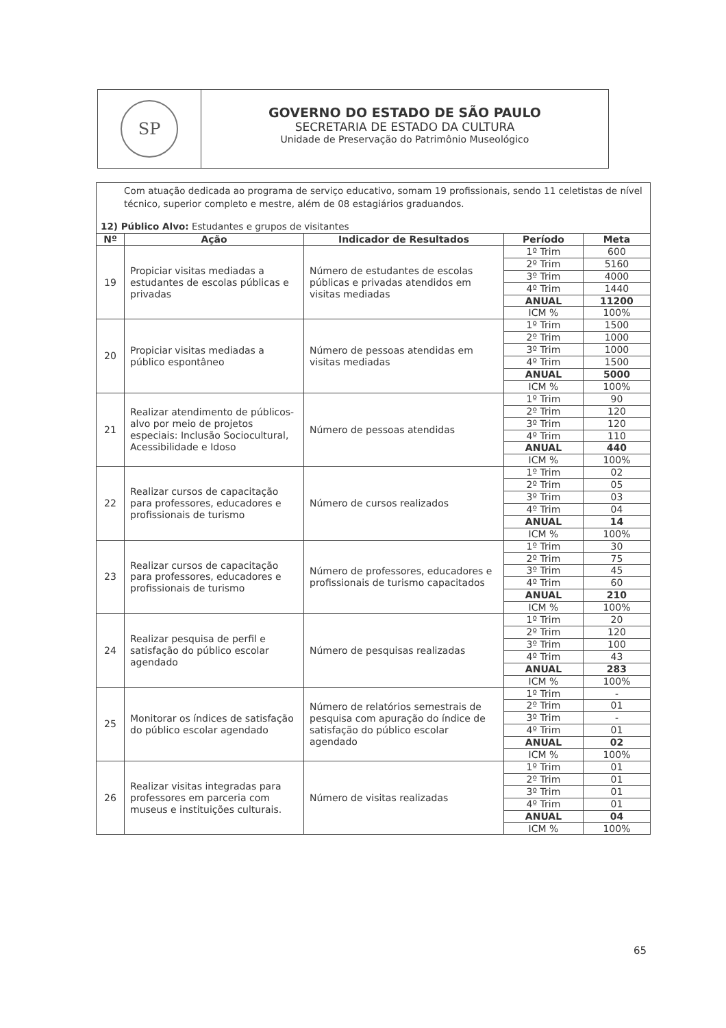SP
GOVERNO DO ESTADO DE SÃO PAULO
SECRETARIA DE ESTADO DA CULTURA
Unidade de Preservação do Patrimônio Museológico
Com atuação dedicada ao programa de serviço educativo, somam 19 profissionais, sendo 11 celetistas de nível técnico, superior completo e mestre, além de 08 estagiários graduandos.
12) Público Alvo: Estudantes e grupos de visitantes
| Nº | Ação | Indicador de Resultados | Período | Meta |
| --- | --- | --- | --- | --- |
| 19 | Propiciar visitas mediadas a estudantes de escolas públicas e privadas | Número de estudantes de escolas públicas e privadas atendidos em visitas mediadas | 1º Trim | 600 |
| | | | 2º Trim | 5160 |
| | | | 3º Trim | 4000 |
| | | | 4º Trim | 1440 |
| | | | ANUAL | 11200 |
| | | | ICM % | 100% |
| 20 | Propiciar visitas mediadas a público espontâneo | Número de pessoas atendidas em visitas mediadas | 1º Trim | 1500 |
| | | | 2º Trim | 1000 |
| | | | 3º Trim | 1000 |
| | | | 4º Trim | 1500 |
| | | | ANUAL | 5000 |
| | | | ICM % | 100% |
| 21 | Realizar atendimento de públicos-alvo por meio de projetos especiais: Inclusão Sociocultural, Acessibilidade e Idoso | Número de pessoas atendidas | 1º Trim | 90 |
| | | | 2º Trim | 120 |
| | | | 3º Trim | 120 |
| | | | 4º Trim | 110 |
| | | | ANUAL | 440 |
| | | | ICM % | 100% |
| 22 | Realizar cursos de capacitação para professores, educadores e profissionais de turismo | Número de cursos realizados | 1º Trim | 02 |
| | | | 2º Trim | 05 |
| | | | 3º Trim | 03 |
| | | | 4º Trim | 04 |
| | | | ANUAL | 14 |
| | | | ICM % | 100% |
| 23 | Realizar cursos de capacitação para professores, educadores e profissionais de turismo | Número de professores, educadores e profissionais de turismo capacitados | 1º Trim | 30 |
| | | | 2º Trim | 75 |
| | | | 3º Trim | 45 |
| | | | 4º Trim | 60 |
| | | | ANUAL | 210 |
| | | | ICM % | 100% |
| 24 | Realizar pesquisa de perfil e satisfação do público escolar agendado | Número de pesquisas realizadas | 1º Trim | 20 |
| | | | 2º Trim | 120 |
| | | | 3º Trim | 100 |
| | | | 4º Trim | 43 |
| | | | ANUAL | 283 |
| | | | ICM % | 100% |
| 25 | Monitorar os índices de satisfação do público escolar agendado | Número de relatórios semestrais de pesquisa com apuração do índice de satisfação do público escolar agendado | 1º Trim | - |
| | | | 2º Trim | 01 |
| | | | 3º Trim | - |
| | | | 4º Trim | 01 |
| | | | ANUAL | 02 |
| | | | ICM % | 100% |
| 26 | Realizar visitas integradas para professores em parceria com museus e instituições culturais. | Número de visitas realizadas | 1º Trim | 01 |
| | | | 2º Trim | 01 |
| | | | 3º Trim | 01 |
| | | | 4º Trim | 01 |
| | | | ANUAL | 04 |
| | | | ICM % | 100% |
65